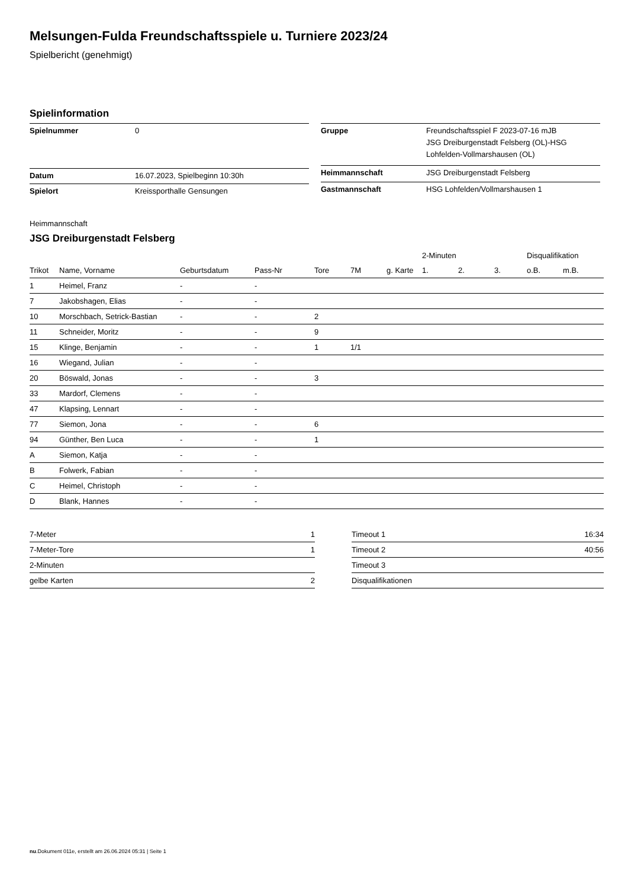Melsungen-Fulda Freundschaftsspiele u. Turniere 2023/24
Spielbericht (genehmigt)
Spielinformation
| Spielnummer | 0 |
| Datum | 16.07.2023, Spielbeginn 10:30h |
| Spielort | Kreissporthalle Gensungen |
| Gruppe | Freundschaftsspiel F 2023-07-16 mJB JSG Dreiburgenstadt Felsberg (OL)-HSG Lohfelden-Vollmarshausen (OL) |
| Heimmannschaft | JSG Dreiburgenstadt Felsberg |
| Gastmannschaft | HSG Lohfelden/Vollmarshausen 1 |
Heimmannschaft
JSG Dreiburgenstadt Felsberg
| | | | | | | | 2-Minuten | | | Disqualifikation | |
| --- | --- | --- | --- | --- | --- | --- | --- | --- | --- | --- | --- |
| Trikot | Name, Vorname | Geburtsdatum | Pass-Nr | Tore | 7M | g. Karte | 1. | 2. | 3. | o.B. | m.B. |
| 1 | Heimel, Franz | - | - | | | | | | | | |
| 7 | Jakobshagen, Elias | - | - | | | | | | | | |
| 10 | Morschbach, Setrick-Bastian | - | - | 2 | | | | | | | |
| 11 | Schneider, Moritz | - | - | 9 | | | | | | | |
| 15 | Klinge, Benjamin | - | - | 1 | 1/1 | | | | | | |
| 16 | Wiegand, Julian | - | - | | | | | | | | |
| 20 | Böswald, Jonas | - | - | 3 | | | | | | | |
| 33 | Mardorf, Clemens | - | - | | | | | | | | |
| 47 | Klapsing, Lennart | - | - | | | | | | | | |
| 77 | Siemon, Jona | - | - | 6 | | | | | | | |
| 94 | Günther, Ben Luca | - | - | 1 | | | | | | | |
| A | Siemon, Katja | - | - | | | | | | | | |
| B | Folwerk, Fabian | - | - | | | | | | | | |
| C | Heimel, Christoph | - | - | | | | | | | | |
| D | Blank, Hannes | - | - | | | | | | | | |
| 7-Meter | 1 |
| 7-Meter-Tore | 1 |
| 2-Minuten | |
| gelbe Karten | 2 |
| Timeout 1 | 16:34 |
| Timeout 2 | 40:56 |
| Timeout 3 | |
| Disqualifikationen | |
nu.Dokument 011e, erstellt am 26.06.2024 05:31 | Seite 1